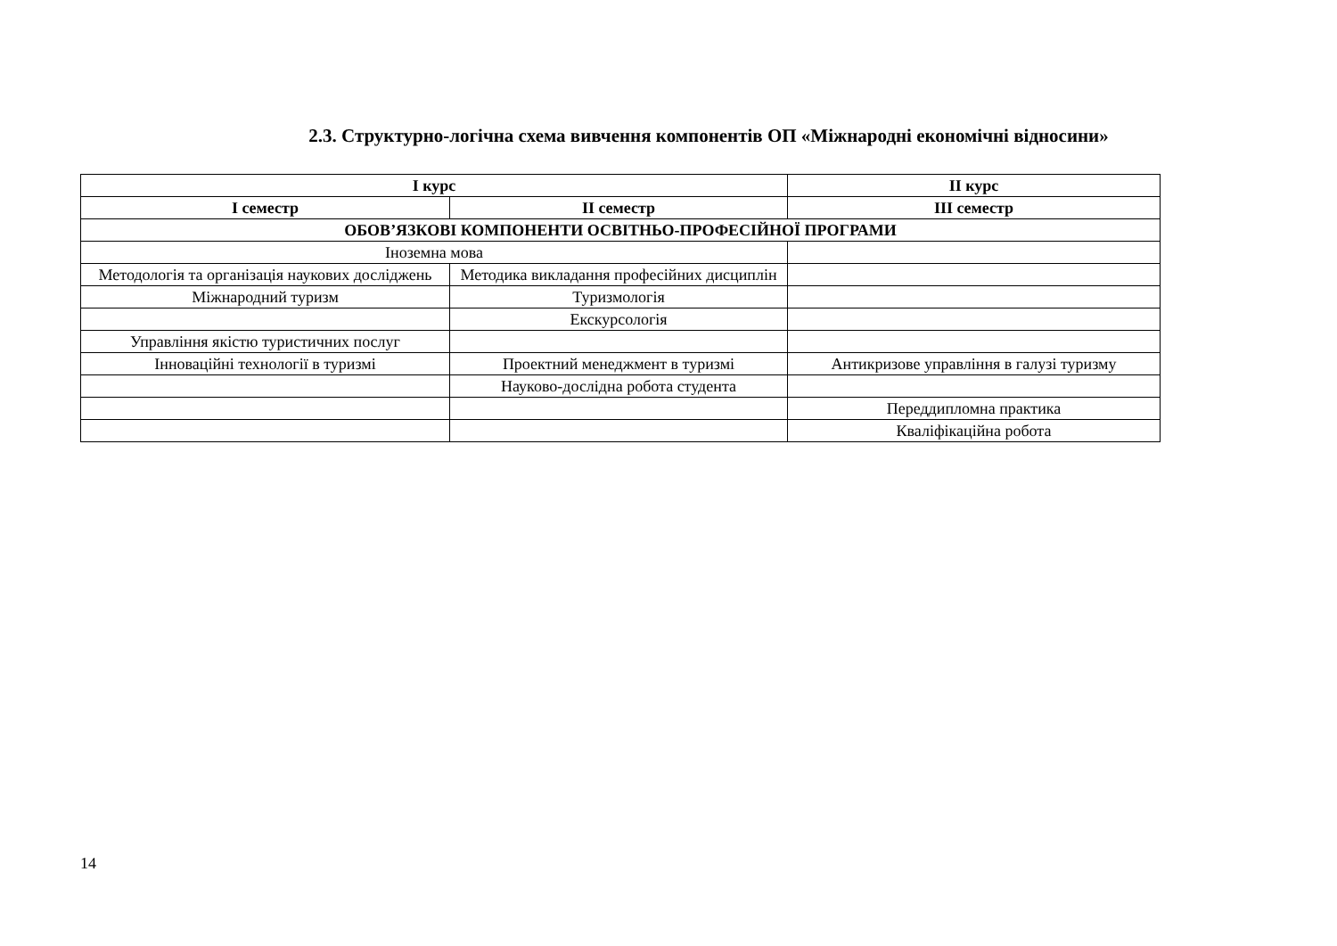2.3. Структурно-логічна схема вивчення компонентів ОП «Міжнародні економічні відносини»
| І курс | | ІІ курс |
| --- | --- | --- |
| І семестр | ІІ семестр | ІІІ семестр |
| ОБОВ’ЯЗКОВІ КОМПОНЕНТИ ОСВІТНЬО-ПРОФЕСІЙНОЇ ПРОГРАМИ | | |
| Іноземна мова | | |
| Методологія та організація наукових досліджень | Методика викладання професійних дисциплін | |
| Міжнародний туризм | Туризмологія | |
| | Екскурсологія | |
| Управління якістю туристичних послуг | | |
| Інноваційні технології в туризмі | Проектний менеджмент в туризмі | Антикризове управління в галузі туризму |
| | Науково-дослідна робота студента | |
| | | Переддипломна практика |
| | | Кваліфікаційна робота |
14